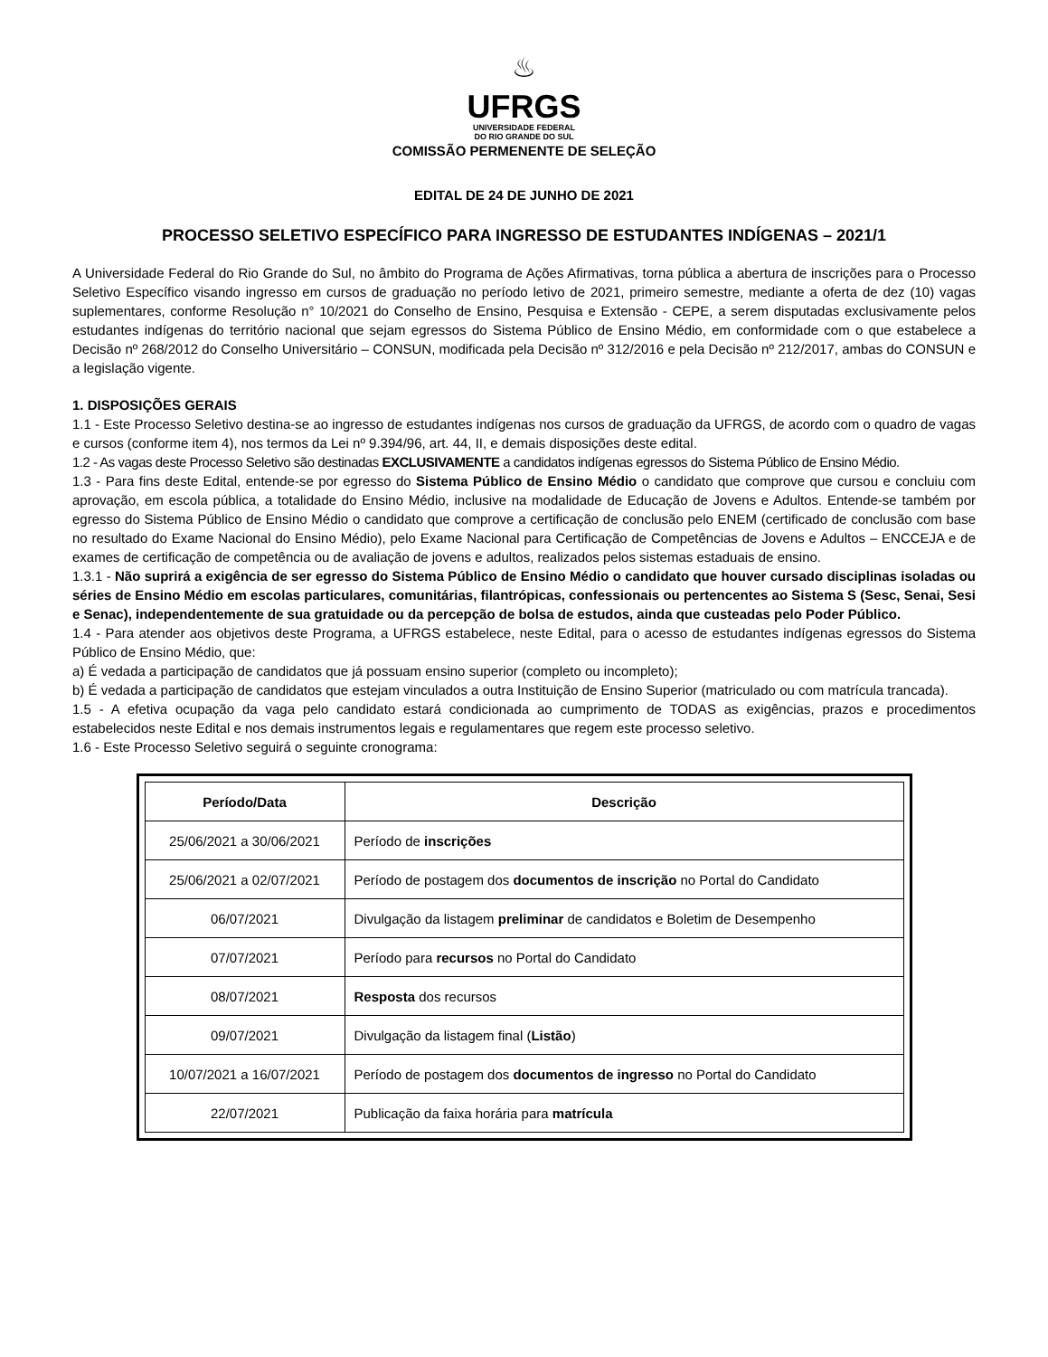♨
UFRGS
UNIVERSIDADE FEDERAL
DO RIO GRANDE DO SUL
COMISSÃO PERMENENTE DE SELEÇÃO
EDITAL DE 24 DE JUNHO DE 2021
PROCESSO SELETIVO ESPECÍFICO PARA INGRESSO DE ESTUDANTES INDÍGENAS – 2021/1
A Universidade Federal do Rio Grande do Sul, no âmbito do Programa de Ações Afirmativas, torna pública a abertura de inscrições para o Processo Seletivo Específico visando ingresso em cursos de graduação no período letivo de 2021, primeiro semestre, mediante a oferta de dez (10) vagas suplementares, conforme Resolução n° 10/2021 do Conselho de Ensino, Pesquisa e Extensão - CEPE, a serem disputadas exclusivamente pelos estudantes indígenas do território nacional que sejam egressos do Sistema Público de Ensino Médio, em conformidade com o que estabelece a Decisão nº 268/2012 do Conselho Universitário – CONSUN, modificada pela Decisão nº 312/2016 e pela Decisão nº 212/2017, ambas do CONSUN e a legislação vigente.
1. DISPOSIÇÕES GERAIS
1.1 - Este Processo Seletivo destina-se ao ingresso de estudantes indígenas nos cursos de graduação da UFRGS, de acordo com o quadro de vagas e cursos (conforme item 4), nos termos da Lei nº 9.394/96, art. 44, II, e demais disposições deste edital.
1.2 - As vagas deste Processo Seletivo são destinadas EXCLUSIVAMENTE a candidatos indígenas egressos do Sistema Público de Ensino Médio.
1.3 - Para fins deste Edital, entende-se por egresso do Sistema Público de Ensino Médio o candidato que comprove que cursou e concluiu com aprovação, em escola pública, a totalidade do Ensino Médio, inclusive na modalidade de Educação de Jovens e Adultos. Entende-se também por egresso do Sistema Público de Ensino Médio o candidato que comprove a certificação de conclusão pelo ENEM (certificado de conclusão com base no resultado do Exame Nacional do Ensino Médio), pelo Exame Nacional para Certificação de Competências de Jovens e Adultos – ENCCEJA e de exames de certificação de competência ou de avaliação de jovens e adultos, realizados pelos sistemas estaduais de ensino.
1.3.1 - Não suprirá a exigência de ser egresso do Sistema Público de Ensino Médio o candidato que houver cursado disciplinas isoladas ou séries de Ensino Médio em escolas particulares, comunitárias, filantrópicas, confessionais ou pertencentes ao Sistema S (Sesc, Senai, Sesi e Senac), independentemente de sua gratuidade ou da percepção de bolsa de estudos, ainda que custeadas pelo Poder Público.
1.4 - Para atender aos objetivos deste Programa, a UFRGS estabelece, neste Edital, para o acesso de estudantes indígenas egressos do Sistema Público de Ensino Médio, que:
a) É vedada a participação de candidatos que já possuam ensino superior (completo ou incompleto);
b) É vedada a participação de candidatos que estejam vinculados a outra Instituição de Ensino Superior (matriculado ou com matrícula trancada).
1.5 - A efetiva ocupação da vaga pelo candidato estará condicionada ao cumprimento de TODAS as exigências, prazos e procedimentos estabelecidos neste Edital e nos demais instrumentos legais e regulamentares que regem este processo seletivo.
1.6 - Este Processo Seletivo seguirá o seguinte cronograma:
| Período/Data | Descrição |
| --- | --- |
| 25/06/2021 a 30/06/2021 | Período de inscrições |
| 25/06/2021 a 02/07/2021 | Período de postagem dos documentos de inscrição no Portal do Candidato |
| 06/07/2021 | Divulgação da listagem preliminar de candidatos e Boletim de Desempenho |
| 07/07/2021 | Período para recursos no Portal do Candidato |
| 08/07/2021 | Resposta dos recursos |
| 09/07/2021 | Divulgação da listagem final ( Listão ) |
| 10/07/2021 a 16/07/2021 | Período de postagem dos documentos de ingresso no Portal do Candidato |
| 22/07/2021 | Publicação da faixa horária para matrícula |